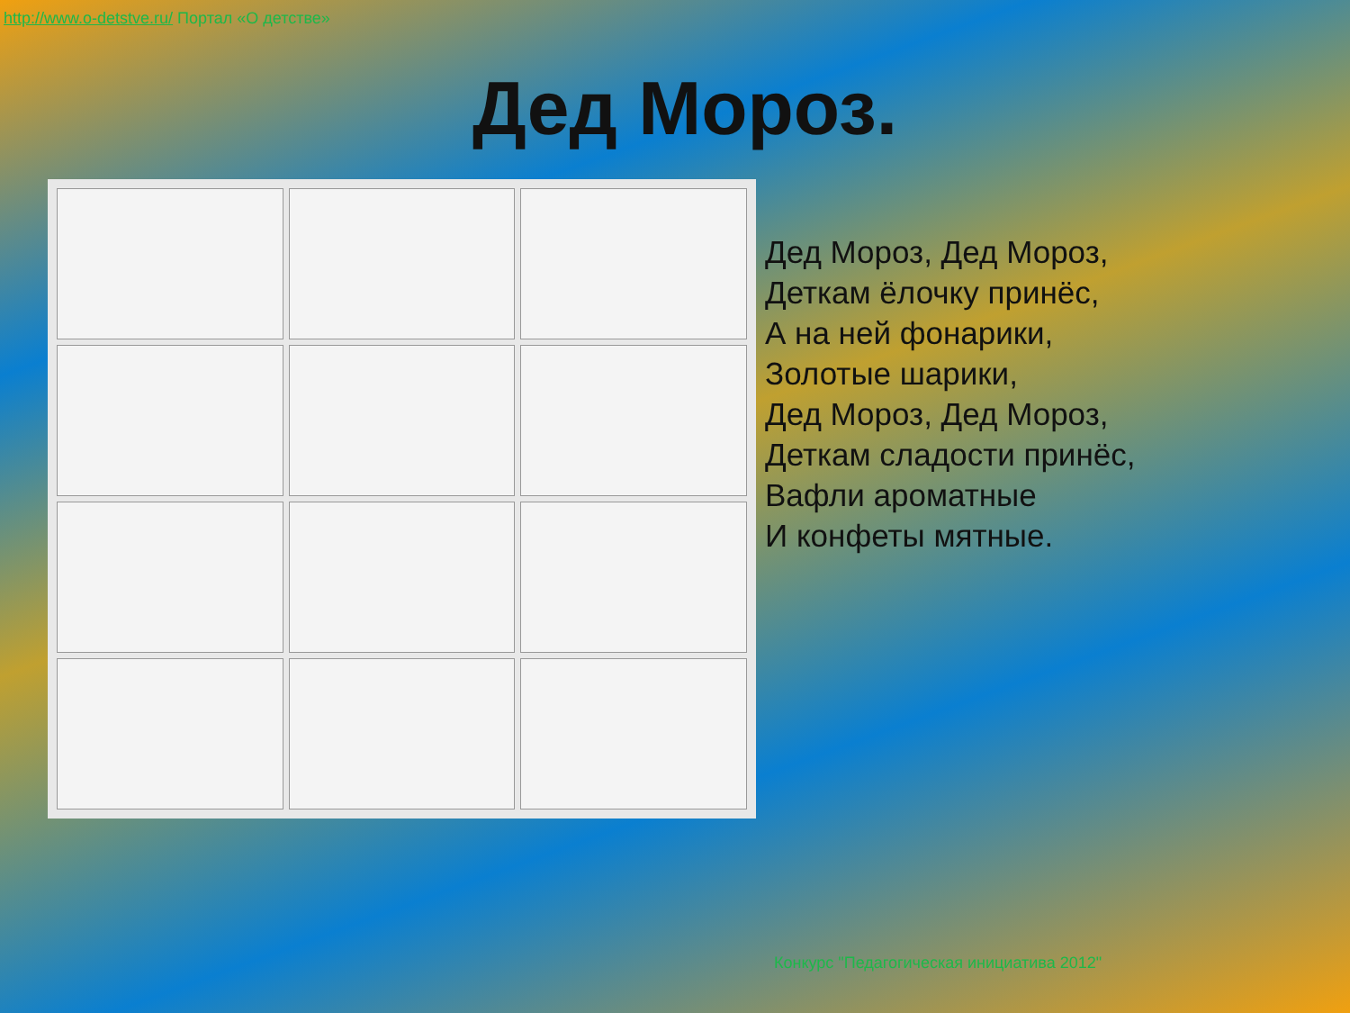http://www.o-detstve.ru/ Портал «О детстве»
Дед Мороз.
Дед Мороз, Дед Мороз,
Деткам ёлочку принёс,
А на ней фонарики,
Золотые шарики,
Дед Мороз, Дед Мороз,
Деткам сладости принёс,
Вафли ароматные
И конфеты мятные.
Конкурс "Педагогическая инициатива 2012"